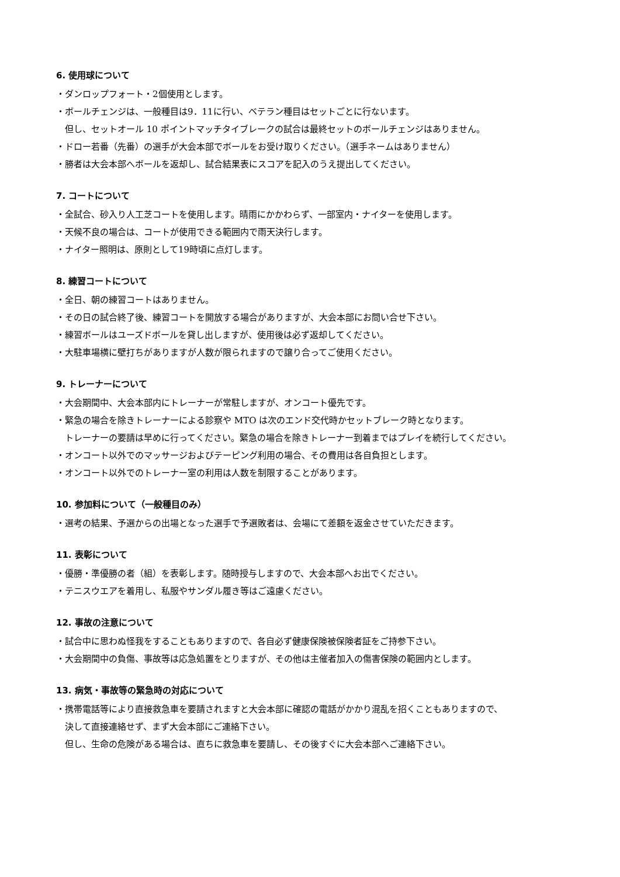6. 使用球について
・ダンロップフォート・2個使用とします。
・ボールチェンジは、一般種目は9．11に行い、ベテラン種目はセットごとに行ないます。
　但し、セットオール 10 ポイントマッチタイブレークの試合は最終セットのボールチェンジはありません。
・ドロー若番（先番）の選手が大会本部でボールをお受け取りください。（選手ネームはありません）
・勝者は大会本部へボールを返却し、試合結果表にスコアを記入のうえ提出してください。
7. コートについて
・全試合、砂入り人工芝コートを使用します。晴雨にかかわらず、一部室内・ナイターを使用します。
・天候不良の場合は、コートが使用できる範囲内で雨天決行します。
・ナイター照明は、原則として19時頃に点灯します。
8. 練習コートについて
・全日、朝の練習コートはありません。
・その日の試合終了後、練習コートを開放する場合がありますが、大会本部にお問い合せ下さい。
・練習ボールはユーズドボールを貸し出しますが、使用後は必ず返却してください。
・大駐車場横に壁打ちがありますが人数が限られますので譲り合ってご使用ください。
9. トレーナーについて
・大会期間中、大会本部内にトレーナーが常駐しますが、オンコート優先です。
・緊急の場合を除きトレーナーによる診察や MTO は次のエンド交代時かセットブレーク時となります。
　トレーナーの要請は早めに行ってください。緊急の場合を除きトレーナー到着まではプレイを続行してください。
・オンコート以外でのマッサージおよびテーピング利用の場合、その費用は各自負担とします。
・オンコート以外でのトレーナー室の利用は人数を制限することがあります。
10. 参加料について（一般種目のみ）
・選考の結果、予選からの出場となった選手で予選敗者は、会場にて差額を返金させていただきます。
11. 表彰について
・優勝・準優勝の者（組）を表彰します。随時授与しますので、大会本部へお出でください。
・テニスウエアを着用し、私服やサンダル履き等はご遠慮ください。
12. 事故の注意について
・試合中に思わぬ怪我をすることもありますので、各自必ず健康保険被保険者証をご持参下さい。
・大会期間中の負傷、事故等は応急処置をとりますが、その他は主催者加入の傷害保険の範囲内とします。
13. 病気・事故等の緊急時の対応について
・携帯電話等により直接救急車を要請されますと大会本部に確認の電話がかかり混乱を招くこともありますので、
　決して直接連絡せず、まず大会本部にご連絡下さい。
　但し、生命の危険がある場合は、直ちに救急車を要請し、その後すぐに大会本部へご連絡下さい。